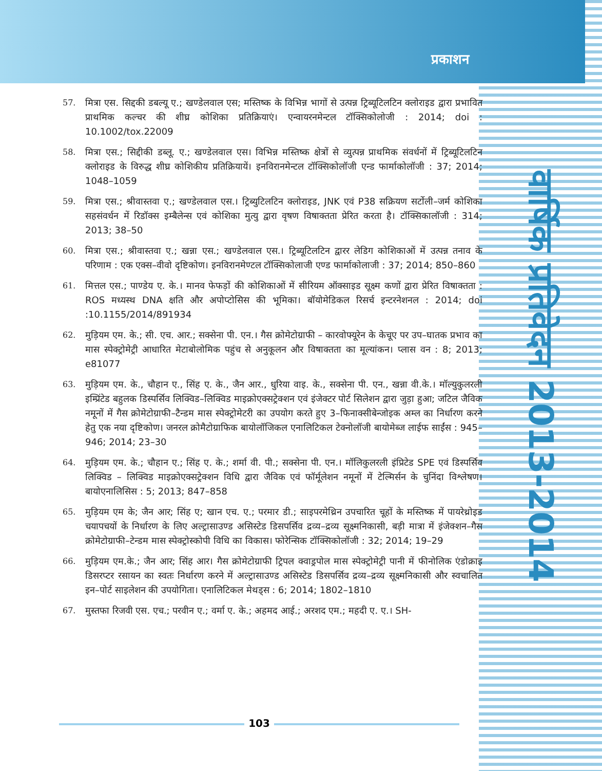प्रकाशन
वार्षिक प्रतिवेदन 2013-2014
57. मित्रा एस. सिद्दकी डबल्यू ए.; खण्डेलवाल एस; मस्तिष्क के विभिन्न भागों से उत्पन्न ट्रिब्यूटिलटिन क्लोराइड द्वारा प्रभावित प्राथमिक कल्चर की शीघ्र कोशिका प्रतिक्रियाएं। एन्वायरनमेन्टल टॉक्सिकोलोजी : 2014; doi : 10.1002/tox.22009
58. मित्रा एस.; सिद्दीकी डब्लू. ए.; खण्डेलवाल एस। विभिन्न मस्तिष्क क्षेत्रों से व्युत्पन्न प्राथमिक संवर्धनों में ट्रिब्यूटिलटिन क्लोराइड के विरुद्ध शीघ्र कोशिकीय प्रतिक्रियायें। इनविरानमेन्टल टॉक्सिकोलॉजी एन्ड फार्माकोलॉजी : 37; 2014; 1048–1059
59. मित्रा एस.; श्रीवास्तवा ए.; खण्डेलवाल एस.। ट्रिब्युटिलटिन क्लोराइड, JNK एवं P38 सक्रियण सर्टोली–जर्म कोशिका सहसंवर्धन में रिडॉक्स इम्बैलेन्स एवं कोशिका मुत्यु द्वारा वृषण विषाक्तता प्रेरित करता है। टॉक्सिकालॉजी : 314; 2013; 38–50
60. मित्रा एस.; श्रीवास्तवा ए.; खन्ना एस.; खण्डेलवाल एस.। ट्रिब्यूटिलटिन द्वारर लेडिग कोशिकाओं में उत्पन्न तनाव के परिणाम : एक एक्स–वीवो दृष्टिकोण। इनविरानमेण्टल टॉक्सिकोलाजी एण्ड फार्माकोलाजी : 37; 2014; 850–860
61. मित्तल एस.; पाण्डेय ए. के.। मानव फेफड़ों की कोशिकाओं में सीरियम ऑक्साइड सूक्ष्म कणों द्वारा प्रेरित विषाक्तता : ROS मध्यस्थ DNA क्षति और अपोप्टोसिस की भूमिका। बॉयोमेडिकल रिसर्च इन्टरनेशनल : 2014; doi :10.1155/2014/891934
62. मुड़ियम एम. के.; सी. एच. आर.; सक्सेना पी. एन.। गैस क्रोमेटोग्राफी – कारवोफ्यूरेन के केचूए पर उप–घातक प्रभाव का मास स्पेक्ट्रोमेट्री आधारित मेटाबोलोमिक पहुंच से अनुकूलन और विषाक्तता का मूल्यांकन। प्लास वन : 8; 2013; e81077
63. मुड़ियम एम. के., चौहान ए., सिंह ए. के., जैन आर., धुरिया वाइ. के., सक्सेना पी. एन., खन्ना वी.के.। मॉल्युकुलरली इम्प्रिंटेड बहुलक डिस्पर्सिव लिक्विड–लिक्विड माइक्रोएक्सट्रेक्शन एवं इंजेक्टर पोर्ट सिलेशन द्वारा जुड़ा हुआ; जटिल जैविक नमूनों में गैस क्रोमेटोग्राफी–टैन्डम मास स्पेक्ट्रोमेटरी का उपयोग करते हुए 3–फिनाक्सीबेन्जोइक अम्ल का निर्धारण करने हेतु एक नया दृष्टिकोण। जनरल क्रोमैटोग्राफिक बायोलॉजिकल एनालिटिकल टेक्नोलॉजी बायोमेब्ज लाईफ साईंस : 945–946; 2014; 23–30
64. मुड़ियम एम. के.; चौहान ए.; सिंह ए. के.; शर्मा वी. पी.; सक्सेना पी. एन.। मॉलिकुलरली इंप्रिटेड SPE एवं डिस्पर्सिव लिक्विड – लिक्विड माइक्रोएक्सट्रेक्शन विधि द्वारा जैविक एवं फॉर्मूलेशन नमूनों में टेल्मिर्सन के चुनिंदा विश्लेषण। बायोएनालिसिस : 5; 2013; 847–858
65. मुड़ियम एम के; जैन आर; सिंह ए; खान एच. ए.; परमार डी.; साइपरमेथ्रिन उपचारित चूहों के मस्तिष्क में पायरेथ्रोइड चयापचयों के निर्धारण के लिए अल्ट्रासाउण्ड असिस्टेड डिसपर्सिव द्रव्य–द्रव्य सूक्ष्मनिकासी, बड़ी मात्रा में इंजेक्शन–गैस क्रोमेटोग्राफी–टेन्डम मास स्पेक्ट्रोस्कोपी विधि का विकास। फोरेन्सिक टॉक्सिकोलॉजी : 32; 2014; 19–29
66. मुड़ियम एम.के.; जैन आर; सिंह आर। गैस क्रोमेटोग्राफी ट्रिपल क्वाड्रपोल मास स्पेक्ट्रोमेट्री पानी में फीनोलिक एंडोक्राइ डिसरप्टर रसायन का स्वतः निर्धारण करने में अल्ट्रासाउण्ड असिस्टेड डिसपर्सिव द्रव्य–द्रव्य सूक्ष्मनिकासी और स्वचालित इन–पोर्ट साइलेशन की उपयोगिता। एनालिटिकल मेथड्स : 6; 2014; 1802–1810
67. मुस्तफा रिजवी एस. एच.; परवीन ए.; वर्मा ए. के.; अहमद आई.; अरशद एम.; महदी ए. ए.। SH-
103